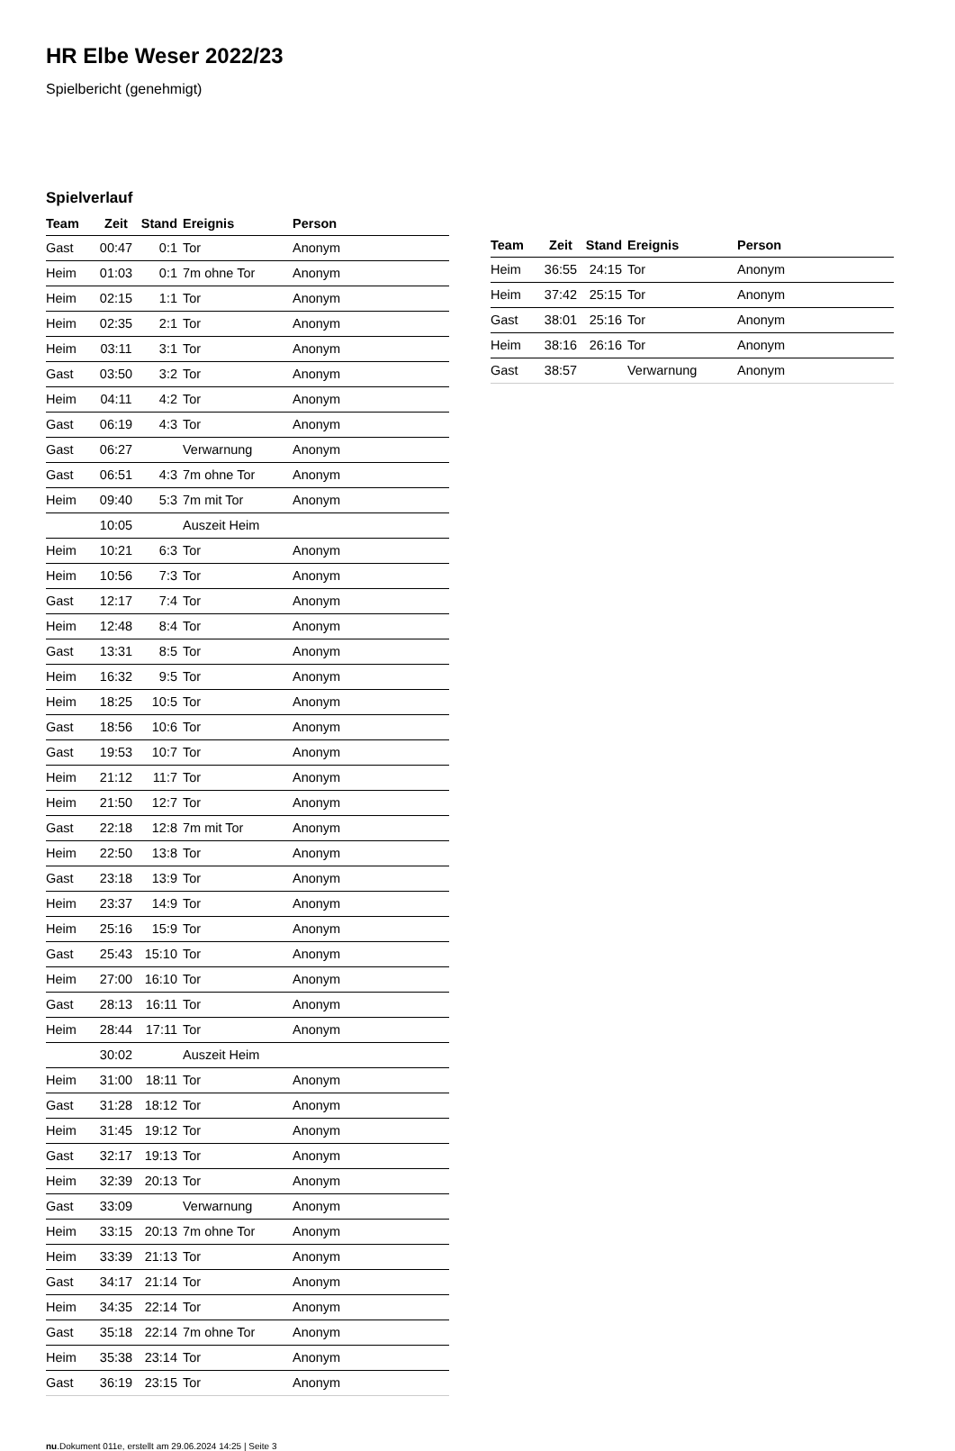HR Elbe Weser 2022/23
Spielbericht (genehmigt)
Spielverlauf
| Team | Zeit | Stand | Ereignis | Person |
| --- | --- | --- | --- | --- |
| Gast | 00:47 | 0:1 | Tor | Anonym |
| Heim | 01:03 | 0:1 | 7m ohne Tor | Anonym |
| Heim | 02:15 | 1:1 | Tor | Anonym |
| Heim | 02:35 | 2:1 | Tor | Anonym |
| Heim | 03:11 | 3:1 | Tor | Anonym |
| Gast | 03:50 | 3:2 | Tor | Anonym |
| Heim | 04:11 | 4:2 | Tor | Anonym |
| Gast | 06:19 | 4:3 | Tor | Anonym |
| Gast | 06:27 | | Verwarnung | Anonym |
| Gast | 06:51 | 4:3 | 7m ohne Tor | Anonym |
| Heim | 09:40 | 5:3 | 7m mit Tor | Anonym |
| | 10:05 | | Auszeit Heim | |
| Heim | 10:21 | 6:3 | Tor | Anonym |
| Heim | 10:56 | 7:3 | Tor | Anonym |
| Gast | 12:17 | 7:4 | Tor | Anonym |
| Heim | 12:48 | 8:4 | Tor | Anonym |
| Gast | 13:31 | 8:5 | Tor | Anonym |
| Heim | 16:32 | 9:5 | Tor | Anonym |
| Heim | 18:25 | 10:5 | Tor | Anonym |
| Gast | 18:56 | 10:6 | Tor | Anonym |
| Gast | 19:53 | 10:7 | Tor | Anonym |
| Heim | 21:12 | 11:7 | Tor | Anonym |
| Heim | 21:50 | 12:7 | Tor | Anonym |
| Gast | 22:18 | 12:8 | 7m mit Tor | Anonym |
| Heim | 22:50 | 13:8 | Tor | Anonym |
| Gast | 23:18 | 13:9 | Tor | Anonym |
| Heim | 23:37 | 14:9 | Tor | Anonym |
| Heim | 25:16 | 15:9 | Tor | Anonym |
| Gast | 25:43 | 15:10 | Tor | Anonym |
| Heim | 27:00 | 16:10 | Tor | Anonym |
| Gast | 28:13 | 16:11 | Tor | Anonym |
| Heim | 28:44 | 17:11 | Tor | Anonym |
| | 30:02 | | Auszeit Heim | |
| Heim | 31:00 | 18:11 | Tor | Anonym |
| Gast | 31:28 | 18:12 | Tor | Anonym |
| Heim | 31:45 | 19:12 | Tor | Anonym |
| Gast | 32:17 | 19:13 | Tor | Anonym |
| Heim | 32:39 | 20:13 | Tor | Anonym |
| Gast | 33:09 | | Verwarnung | Anonym |
| Heim | 33:15 | 20:13 | 7m ohne Tor | Anonym |
| Heim | 33:39 | 21:13 | Tor | Anonym |
| Gast | 34:17 | 21:14 | Tor | Anonym |
| Heim | 34:35 | 22:14 | Tor | Anonym |
| Gast | 35:18 | 22:14 | 7m ohne Tor | Anonym |
| Heim | 35:38 | 23:14 | Tor | Anonym |
| Gast | 36:19 | 23:15 | Tor | Anonym |
| Team | Zeit | Stand | Ereignis | Person |
| --- | --- | --- | --- | --- |
| Heim | 36:55 | 24:15 | Tor | Anonym |
| Heim | 37:42 | 25:15 | Tor | Anonym |
| Gast | 38:01 | 25:16 | Tor | Anonym |
| Heim | 38:16 | 26:16 | Tor | Anonym |
| Gast | 38:57 | | Verwarnung | Anonym |
nu.Dokument 011e, erstellt am 29.06.2024 14:25 | Seite 3